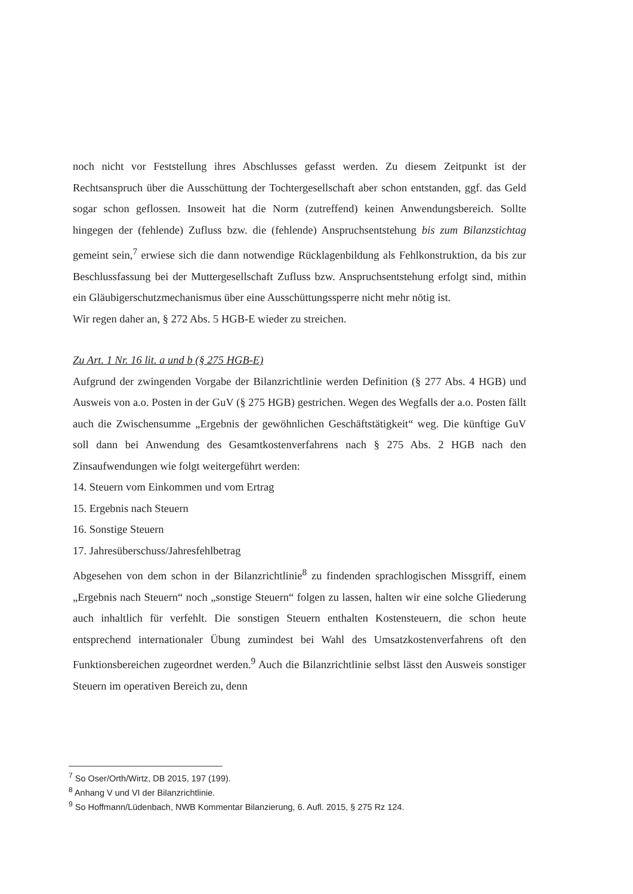noch nicht vor Feststellung ihres Abschlusses gefasst werden. Zu diesem Zeitpunkt ist der Rechtsanspruch über die Ausschüttung der Tochtergesellschaft aber schon entstanden, ggf. das Geld sogar schon geflossen. Insoweit hat die Norm (zutreffend) keinen Anwendungsbereich. Sollte hingegen der (fehlende) Zufluss bzw. die (fehlende) Anspruchsentstehung bis zum Bilanzstichtag gemeint sein,<sup>7</sup> erwiese sich die dann notwendige Rücklagenbildung als Fehlkonstruktion, da bis zur Beschlussfassung bei der Muttergesellschaft Zufluss bzw. Anspruchsentstehung erfolgt sind, mithin ein Gläubigerschutzmechanismus über eine Ausschüttungssperre nicht mehr nötig ist.
Wir regen daher an, § 272 Abs. 5 HGB-E wieder zu streichen.
Zu Art. 1 Nr. 16 lit. a und b (§ 275 HGB-E)
Aufgrund der zwingenden Vorgabe der Bilanzrichtlinie werden Definition (§ 277 Abs. 4 HGB) und Ausweis von a.o. Posten in der GuV (§ 275 HGB) gestrichen. Wegen des Wegfalls der a.o. Posten fällt auch die Zwischensumme „Ergebnis der gewöhnlichen Geschäftstätigkeit“ weg. Die künftige GuV soll dann bei Anwendung des Gesamtkostenverfahrens nach § 275 Abs. 2 HGB nach den Zinsaufwendungen wie folgt weitergeführt werden:
14. Steuern vom Einkommen und vom Ertrag
15. Ergebnis nach Steuern
16. Sonstige Steuern
17. Jahresüberschuss/Jahresfehlbetrag
Abgesehen von dem schon in der Bilanzrichtlinie<sup>8</sup> zu findenden sprachlogischen Missgriff, einem „Ergebnis nach Steuern“ noch „sonstige Steuern“ folgen zu lassen, halten wir eine solche Gliederung auch inhaltlich für verfehlt. Die sonstigen Steuern enthalten Kostensteuern, die schon heute entsprechend internationaler Übung zumindest bei Wahl des Umsatzkostenverfahrens oft den Funktionsbereichen zugeordnet werden.<sup>9</sup> Auch die Bilanzrichtlinie selbst lässt den Ausweis sonstiger Steuern im operativen Bereich zu, denn
<sup>7</sup> So Oser/Orth/Wirtz, DB 2015, 197 (199).
<sup>8</sup> Anhang V und VI der Bilanzrichtlinie.
<sup>9</sup> So Hoffmann/Lüdenbach, NWB Kommentar Bilanzierung, 6. Aufl. 2015, § 275 Rz 124.